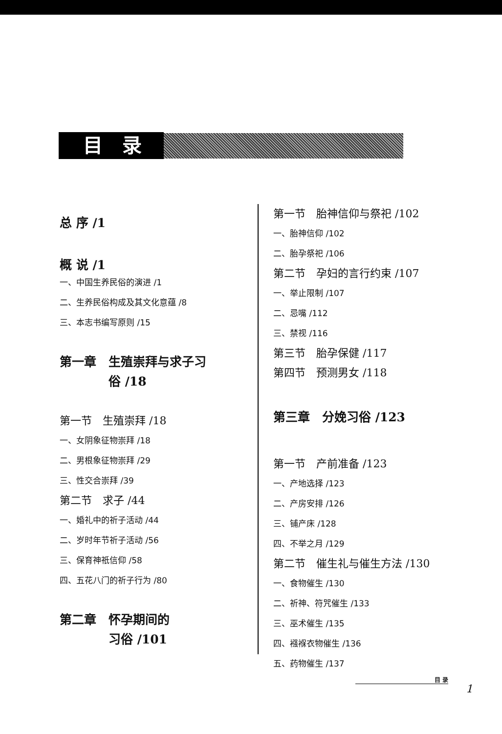目录
总 序 /1
概 说 /1
一、中国生养民俗的演进 /1
二、生养民俗构成及其文化意蕴 /8
三、本志书编写原则 /15
第一章　生殖崇拜与求子习
　　　　俗 /18
第一节　生殖崇拜 /18
一、女阴象征物崇拜 /18
二、男根象征物崇拜 /29
三、性交合崇拜 /39
第二节　求子 /44
一、婚礼中的祈子活动 /44
二、岁时年节祈子活动 /56
三、保育神祇信仰 /58
四、五花八门的祈子行为 /80
第二章　怀孕期间的
　　　　习俗 /101
第一节　胎神信仰与祭祀 /102
一、胎神信仰 /102
二、胎孕祭祀 /106
第二节　孕妇的言行约束 /107
一、举止限制 /107
二、忌嘴 /112
三、禁视 /116
第三节　胎孕保健 /117
第四节　预测男女 /118
第三章　分娩习俗 /123
第一节　产前准备 /123
一、产地选择 /123
二、产房安排 /126
三、铺产床 /128
四、不举之月 /129
第二节　催生礼与催生方法 /130
一、食物催生 /130
二、祈神、符咒催生 /133
三、巫术催生 /135
四、襁褓衣物催生 /136
五、药物催生 /137
目 录
1